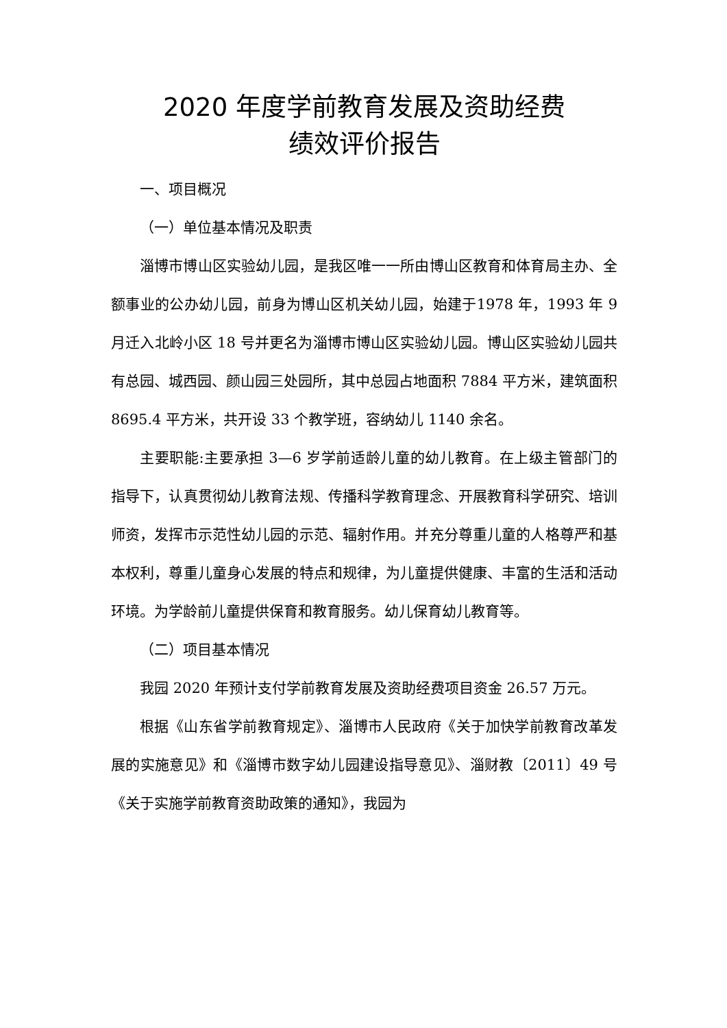2020 年度学前教育发展及资助经费
绩效评价报告
一、项目概况
（一）单位基本情况及职责
淄博市博山区实验幼儿园，是我区唯一一所由博山区教育和体育局主办、全额事业的公办幼儿园，前身为博山区机关幼儿园，始建于1978 年，1993 年 9 月迁入北岭小区 18 号并更名为淄博市博山区实验幼儿园。博山区实验幼儿园共有总园、城西园、颜山园三处园所，其中总园占地面积 7884 平方米，建筑面积 8695.4 平方米，共开设 33 个教学班，容纳幼儿 1140 余名。
主要职能:主要承担 3—6 岁学前适龄儿童的幼儿教育。在上级主管部门的指导下，认真贯彻幼儿教育法规、传播科学教育理念、开展教育科学研究、培训师资，发挥市示范性幼儿园的示范、辐射作用。并充分尊重儿童的人格尊严和基本权利，尊重儿童身心发展的特点和规律，为儿童提供健康、丰富的生活和活动环境。为学龄前儿童提供保育和教育服务。幼儿保育幼儿教育等。
（二）项目基本情况
我园 2020 年预计支付学前教育发展及资助经费项目资金 26.57 万元。
根据《山东省学前教育规定》、淄博市人民政府《关于加快学前教育改革发展的实施意见》和《淄博市数字幼儿园建设指导意见》、淄财教〔2011〕49 号《关于实施学前教育资助政策的通知》，我园为